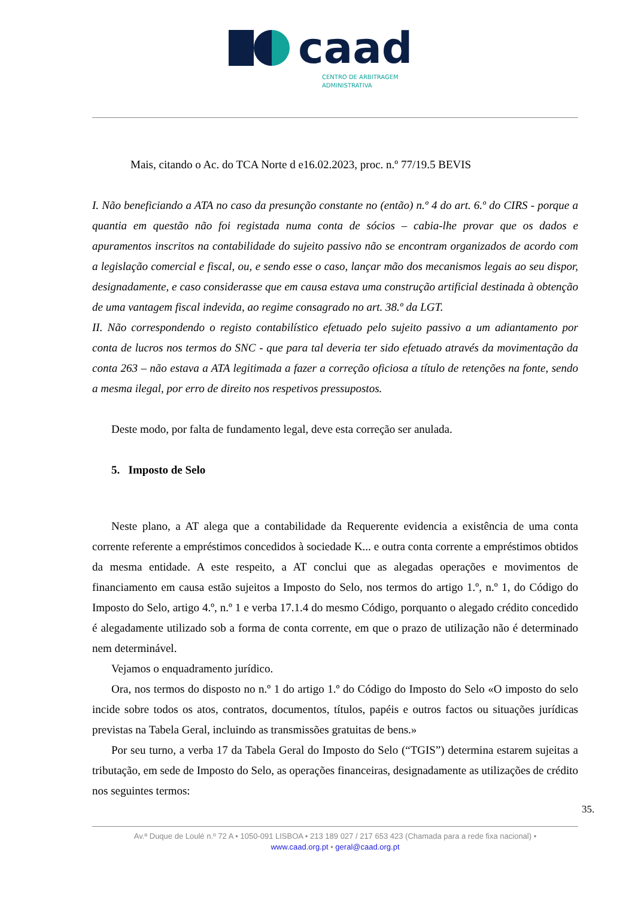caad
CENTRO DE ARBITRAGEM
ADMINISTRATIVA
Mais, citando o Ac. do TCA Norte d e16.02.2023, proc. n.º 77/19.5 BEVIS
I. Não beneficiando a ATA no caso da presunção constante no (então) n.º 4 do art. 6.º do CIRS - porque a quantia em questão não foi registada numa conta de sócios – cabia-lhe provar que os dados e apuramentos inscritos na contabilidade do sujeito passivo não se encontram organizados de acordo com a legislação comercial e fiscal, ou, e sendo esse o caso, lançar mão dos mecanismos legais ao seu dispor, designadamente, e caso considerasse que em causa estava uma construção artificial destinada à obtenção de uma vantagem fiscal indevida, ao regime consagrado no art. 38.º da LGT.
II. Não correspondendo o registo contabilístico efetuado pelo sujeito passivo a um adiantamento por conta de lucros nos termos do SNC - que para tal deveria ter sido efetuado através da movimentação da conta 263 – não estava a ATA legitimada a fazer a correção oficiosa a título de retenções na fonte, sendo a mesma ilegal, por erro de direito nos respetivos pressupostos.
Deste modo, por falta de fundamento legal, deve esta correção ser anulada.
5. Imposto de Selo
Neste plano, a AT alega que a contabilidade da Requerente evidencia a existência de uma conta corrente referente a empréstimos concedidos à sociedade K... e outra conta corrente a empréstimos obtidos da mesma entidade. A este respeito, a AT conclui que as alegadas operações e movimentos de financiamento em causa estão sujeitos a Imposto do Selo, nos termos do artigo 1.º, n.º 1, do Código do Imposto do Selo, artigo 4.º, n.º 1 e verba 17.1.4 do mesmo Código, porquanto o alegado crédito concedido é alegadamente utilizado sob a forma de conta corrente, em que o prazo de utilização não é determinado nem determinável.
Vejamos o enquadramento jurídico.
Ora, nos termos do disposto no n.º 1 do artigo 1.º do Código do Imposto do Selo «O imposto do selo incide sobre todos os atos, contratos, documentos, títulos, papéis e outros factos ou situações jurídicas previstas na Tabela Geral, incluindo as transmissões gratuitas de bens.»
Por seu turno, a verba 17 da Tabela Geral do Imposto do Selo (“TGIS”) determina estarem sujeitas a tributação, em sede de Imposto do Selo, as operações financeiras, designadamente as utilizações de crédito nos seguintes termos:
35.
Av.ª Duque de Loulé n.º 72 A • 1050-091 LISBOA • 213 189 027 / 217 653 423 (Chamada para a rede fixa nacional) •
www.caad.org.pt • geral@caad.org.pt